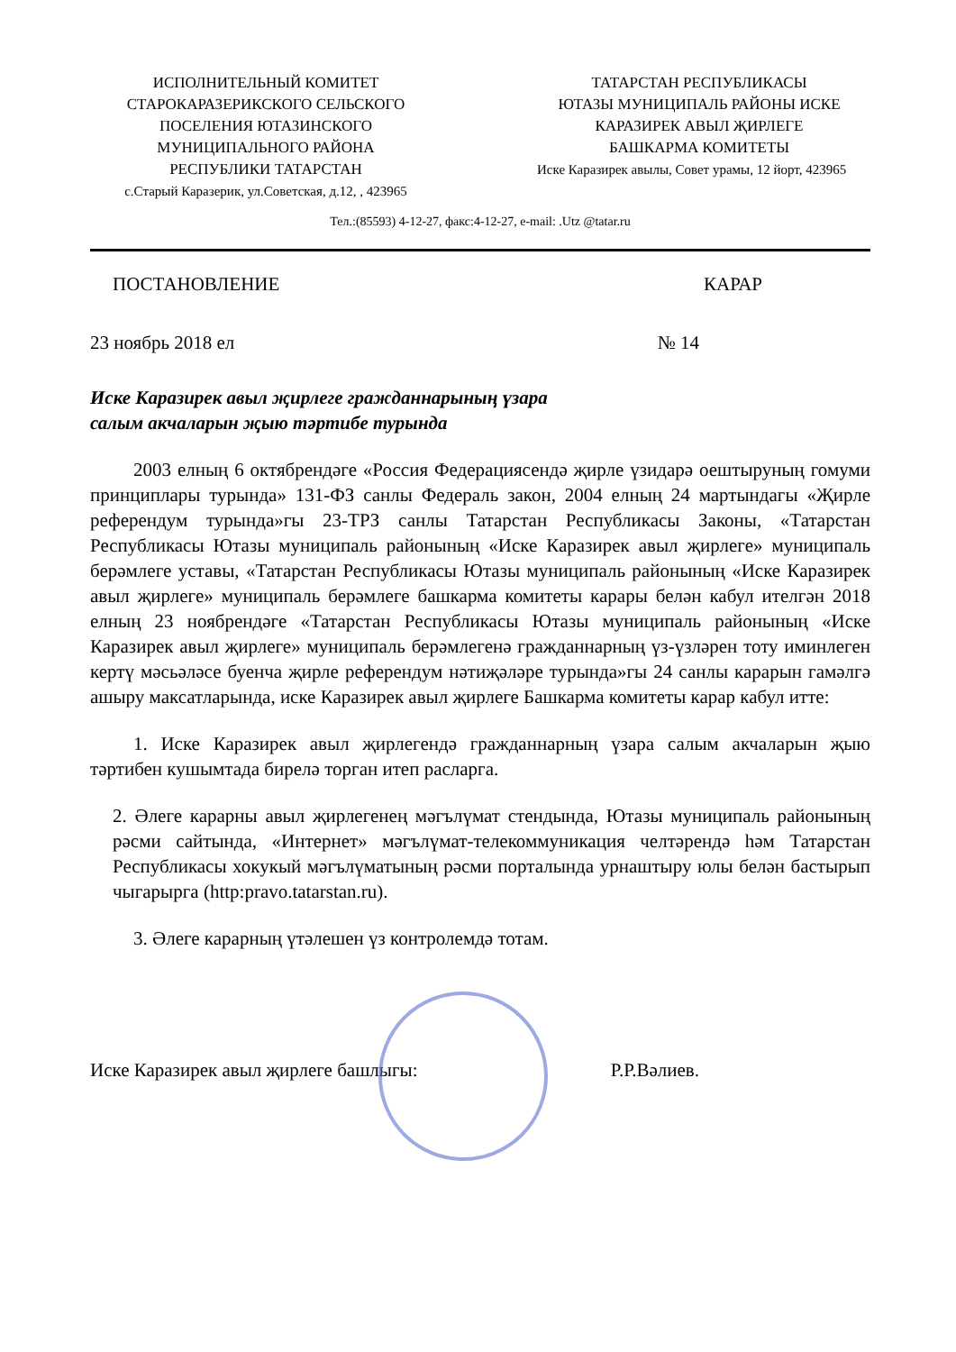ИСПОЛНИТЕЛЬНЫЙ КОМИТЕТ
СТАРОКАРАЗЕРИКСКОГО СЕЛЬСКОГО
ПОСЕЛЕНИЯ ЮТАЗИНСКОГО
МУНИЦИПАЛЬНОГО РАЙОНА
РЕСПУБЛИКИ ТАТАРСТАН
с.Старый Каразерик, ул.Советская, д.12, , 423965
ТАТАРСТАН РЕСПУБЛИКАСЫ
ЮТАЗЫ МУНИЦИПАЛЬ РАЙОНЫ ИСКЕ
КАРАЗИРЕК АВЫЛ ҖИРЛЕГЕ
БАШКАРМА КОМИТЕТЫ
Иске Каразирек авылы, Совет урамы, 12 йорт, 423965
Тел.:(85593) 4-12-27, факс:4-12-27, e-mail: .Utz @tatar.ru
ПОСТАНОВЛЕНИЕ КАРАР
23 ноябрь 2018 ел № 14
Иске Каразирек авыл җирлеге гражданнарының үзара
салым акчаларын җыю тәртибе турында
2003 елның 6 октябрендәге «Россия Федерациясендә җирле үзидарә оештыруның гомуми принциплары турында» 131-ФЗ санлы Федераль закон, 2004 елның 24 мартындагы «Җирле референдум турында»гы 23-ТРЗ санлы Татарстан Республикасы Законы, «Татарстан Республикасы Ютазы муниципаль районының «Иске Каразирек авыл җирлеге» муниципаль берәмлеге уставы, «Татарстан Республикасы Ютазы муниципаль районының «Иске Каразирек авыл җирлеге» муниципаль берәмлеге башкарма комитеты карары белән кабул ителгән 2018 елның 23 ноябрендәге «Татарстан Республикасы Ютазы муниципаль районының «Иске Каразирек авыл җирлеге» муниципаль берәмлегенә гражданнарның үз-үзләрен тоту иминлеген кертү мәсьәләсе буенча җирле референдум нәтиҗәләре турында»гы 24 санлы карарын гамәлгә ашыру максатларында, иске Каразирек авыл җирлеге Башкарма комитеты карар кабул итте:
1. Иске Каразирек авыл җирлегендә гражданнарның үзара салым акчаларын җыю тәртибен кушымтада бирелә торган итеп расларга.
2. Әлеге карарны авыл җирлегенең мәгълүмат стендында, Ютазы муниципаль районының рәсми сайтында, «Интернет» мәгълүмат-телекоммуникация челтәрендә һәм Татарстан Республикасы хокукый мәгълүматының рәсми порталында урнаштыру юлы белән бастырып чыгарырга (http:pravo.tatarstan.ru).
3. Әлеге карарның үтәлешен үз контролемдә тотам.
Иске Каразирек авыл җирлеге башлыгы: Р.Р.Вәлиев.